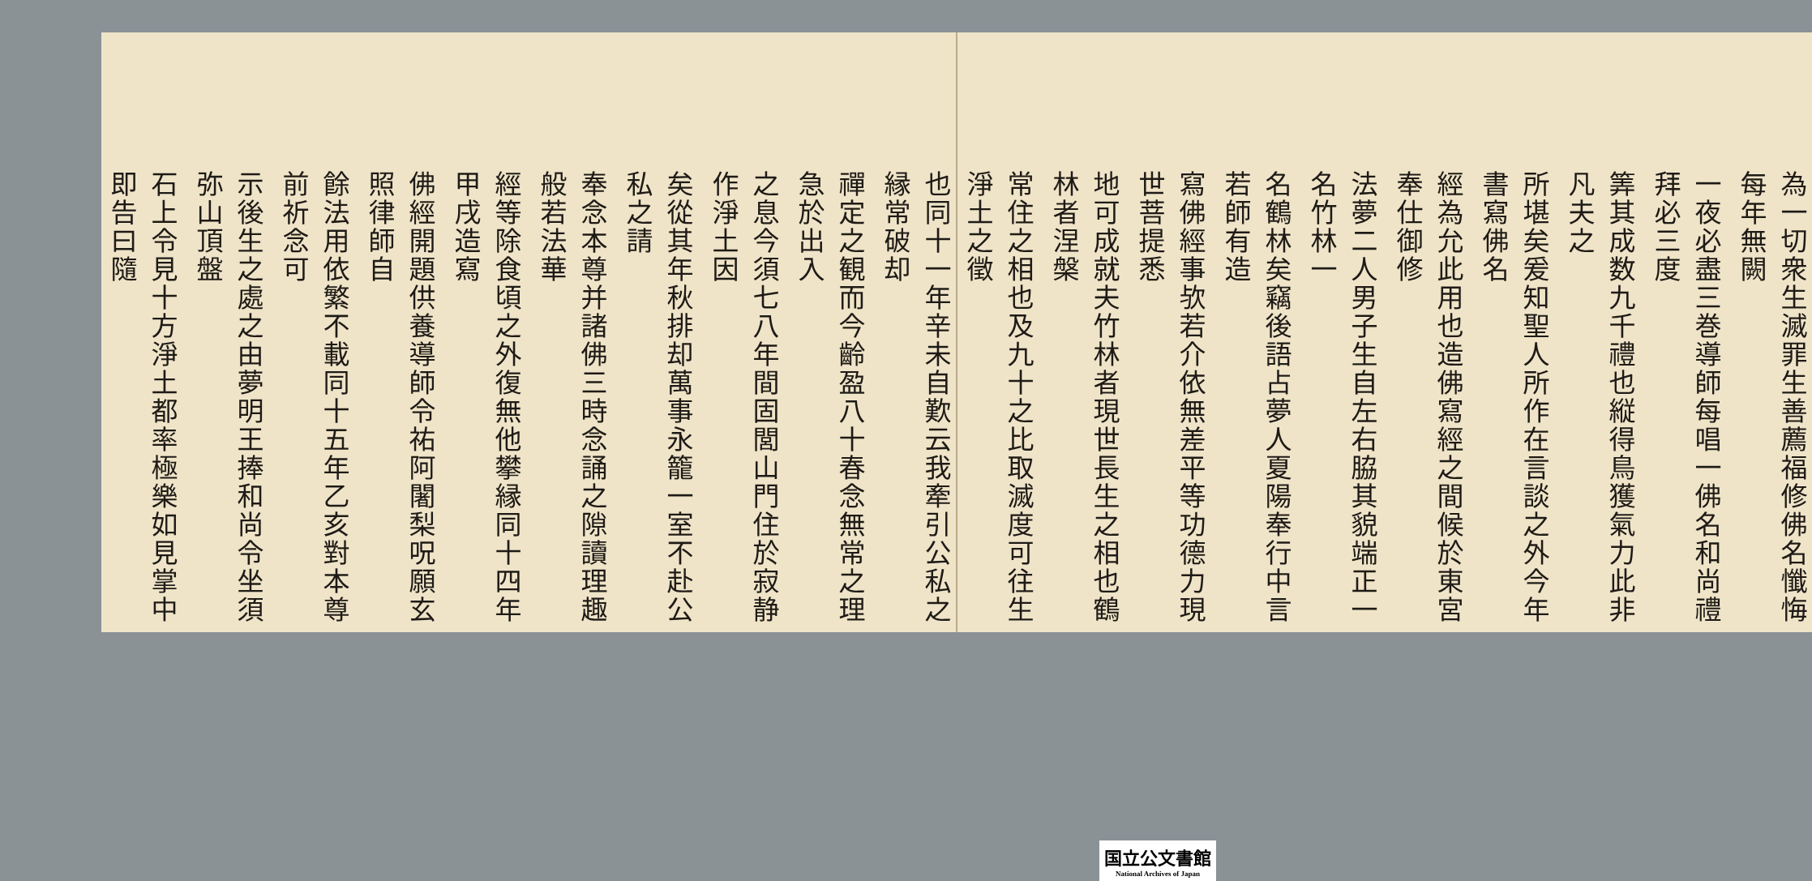也同十一年辛未自歎云我牽引公私之縁常破却
禪定之観而今齡盈八十春念無常之理急於出入
之息今須七八年間固閭山門住於寂静作淨土因
矣從其年秋排却萬事永籠一室不赴公私之請
奉念本尊并諸佛三時念誦之隙讀理趣般若法華
經等除食頃之外復無他攀縁同十四年甲戌造寫
佛經開題供養導師令祐阿闍梨呪願玄照律師自
餘法用依繁不載同十五年乙亥對本尊前祈念可
示後生之處之由夢明王捧和尚令坐須弥山頂盤
石上令見十方淨土都率極樂如見掌中即告曰隨
為一切衆生滅罪生善薦福修佛名懺悔每年無闕
一夜必盡三巻導師每唱一佛名和尚禮拜必三度
筭其成数九千禮也縦得鳥獲氣力此非凡夫之
所堪矣爰知聖人所作在言談之外今年書寫佛名
經為允此用也造佛寫經之間候於東宮奉仕御修
法夢二人男子生自左右脇其貌端正一名竹林一
名鶴林矣竊後語占夢人夏陽奉行中言若師有造
寫佛經事欤若介依無差平等功德力現世菩提悉
地可成就夫竹林者現世長生之相也鶴林者涅槃
常住之相也及九十之比取滅度可往生淨土之徵
国立公文書館
National Archives of Japan